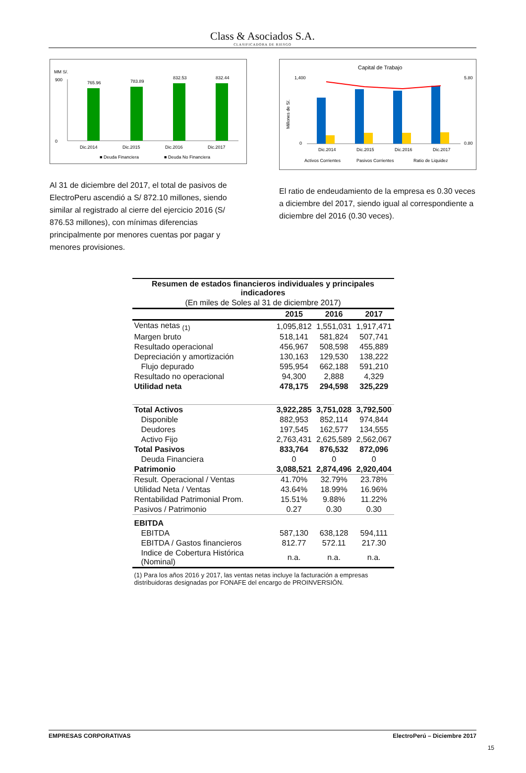Class & Asociados S.A.
CLASIFICADORA DE RIESGO
MM S/.
0
900
765.96
783.89
832.53
832.44
Dic.2014
Dic.2015
Dic.2016
Dic.2017
■ Deuda Financiera
■ Deuda No Financiera
Al 31 de diciembre del 2017, el total de pasivos de ElectroPeru ascendió a S/ 872.10 millones, siendo similar al registrado al cierre del ejercicio 2016 (S/ 876.53 millones), con mínimas diferencias principalmente por menores cuentas por pagar y menores provisiones.
Capital de Trabajo
1,400
0
5.80
0.80
Dic.2014
Dic.2015
Dic.2016
Dic.2017
Activos Corrientes
Pasivos Corrientes
Ratio de Liquidez
Millones de S/.
El ratio de endeudamiento de la empresa es 0.30 veces a diciembre del 2017, siendo igual al correspondiente a diciembre del 2016 (0.30 veces).
| Resumen de estados financieros individuales y principales indicadores | | | |
| (En miles de Soles al 31 de diciembre 2017) | | | |
| | 2015 | 2016 | 2017 |
| Ventas netas <sub>(1)</sub> | 1,095,812 | 1,551,031 | 1,917,471 |
| Margen bruto | 518,141 | 581,824 | 507,741 |
| Resultado operacional | 456,967 | 508,598 | 455,889 |
| Depreciación y amortización | 130,163 | 129,530 | 138,222 |
| Flujo depurado | 595,954 | 662,188 | 591,210 |
| Resultado no operacional | 94,300 | 2,888 | 4,329 |
| Utilidad neta | 478,175 | 294,598 | 325,229 |
| Total Activos | 3,922,285 | 3,751,028 | 3,792,500 |
| Disponible | 882,953 | 852,114 | 974,844 |
| Deudores | 197,545 | 162,577 | 134,555 |
| Activo Fijo | 2,763,431 | 2,625,589 | 2,562,067 |
| Total Pasivos | 833,764 | 876,532 | 872,096 |
| Deuda Financiera | 0 | 0 | 0 |
| Patrimonio | 3,088,521 | 2,874,496 | 2,920,404 |
| Result. Operacional / Ventas | 41.70% | 32.79% | 23.78% |
| Utilidad Neta / Ventas | 43.64% | 18.99% | 16.96% |
| Rentabilidad Patrimonial Prom. | 15.51% | 9.88% | 11.22% |
| Pasivos / Patrimonio | 0.27 | 0.30 | 0.30 |
| EBITDA | | | |
| EBITDA | 587,130 | 638,128 | 594,111 |
| EBITDA / Gastos financieros | 812.77 | 572.11 | 217.30 |
| Indice de Cobertura Histórica (Nominal) | n.a. | n.a. | n.a. |
(1) Para los años 2016 y 2017, las ventas netas incluye la facturación a empresas distribuidoras designadas por FONAFE del encargo de PROINVERSIÓN.
EMPRESAS CORPORATIVAS ElectroPerú – Diciembre 2017
15